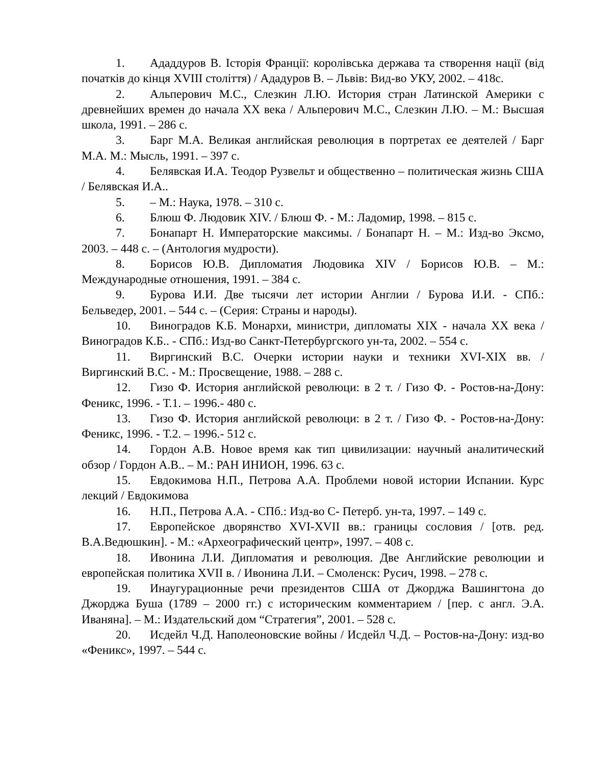1. Ададдуров В. Історія Франції: королівська держава та створення нації (від початків до кінця XVIII століття) / Ададуров В. – Львів: Вид-во УКУ, 2002. – 418с.
2. Альперович М.С., Слезкин Л.Ю. История стран Латинской Америки с древнейших времен до начала XX века / Альперович М.С., Слезкин Л.Ю. – М.: Высшая школа, 1991. – 286 с.
3. Барг М.А. Великая английская революция в портретах ее деятелей / Барг М.А. М.: Мысль, 1991. – 397 с.
4. Белявская И.А. Теодор Рузвельт и общественно – политическая жизнь США / Белявская И.А..
5. – М.: Наука, 1978. – 310 с.
6. Блюш Ф. Людовик XIV. / Блюш Ф. - М.: Ладомир, 1998. – 815 с.
7. Бонапарт Н. Императорские максимы. / Бонапарт Н. – М.: Изд-во Эксмо, 2003. – 448 с. – (Антология мудрости).
8. Борисов Ю.В. Дипломатия Людовика XIV / Борисов Ю.В. – М.: Международные отношения, 1991. – 384 с.
9. Бурова И.И. Две тысячи лет истории Англии / Бурова И.И. - СПб.: Бельведер, 2001. – 544 с. – (Серия: Страны и народы).
10. Виноградов К.Б. Монархи, министри, дипломаты XIX - начала XX века / Виноградов К.Б.. - СПб.: Изд-во Санкт-Петербургского ун-та, 2002. – 554 с.
11. Виргинский В.С. Очерки истории науки и техники XVI-XIX вв. / Виргинский В.С. - М.: Просвещение, 1988. – 288 с.
12. Гизо Ф. История английской революци: в 2 т. / Гизо Ф. - Ростов-на-Дону: Феникс, 1996. - Т.1. – 1996.- 480 с.
13. Гизо Ф. История английской революци: в 2 т. / Гизо Ф. - Ростов-на-Дону: Феникс, 1996. - Т.2. – 1996.- 512 с.
14. Гордон А.В. Новое время как тип цивилизации: научный аналитический обзор / Гордон А.В.. – М.: РАН ИНИОН, 1996. 63 с.
15. Евдокимова Н.П., Петрова А.А. Проблеми новой истории Испании. Курс лекций / Евдокимова
16. Н.П., Петрова А.А. - СПб.: Изд-во С- Петерб. ун-та, 1997. – 149 с.
17. Европейское дворянство XVI-XVII вв.: границы сословия / [отв. ред. В.А.Ведюшкин]. - М.: «Археографический центр», 1997. – 408 с.
18. Ивонина Л.И. Дипломатия и революция. Две Английские революции и европейская политика XVII в. / Ивонина Л.И. – Смоленск: Русич, 1998. – 278 с.
19. Инаугурационные речи президентов США от Джорджа Вашингтона до Джорджа Буша (1789 – 2000 гг.) с историческим комментарием / [пер. с англ. Э.А. Иваняна]. – М.: Издательский дом “Стратегия”, 2001. – 528 с.
20. Исдейл Ч.Д. Наполеоновские войны / Исдейл Ч.Д. – Ростов-на-Дону: изд-во «Феникс», 1997. – 544 с.